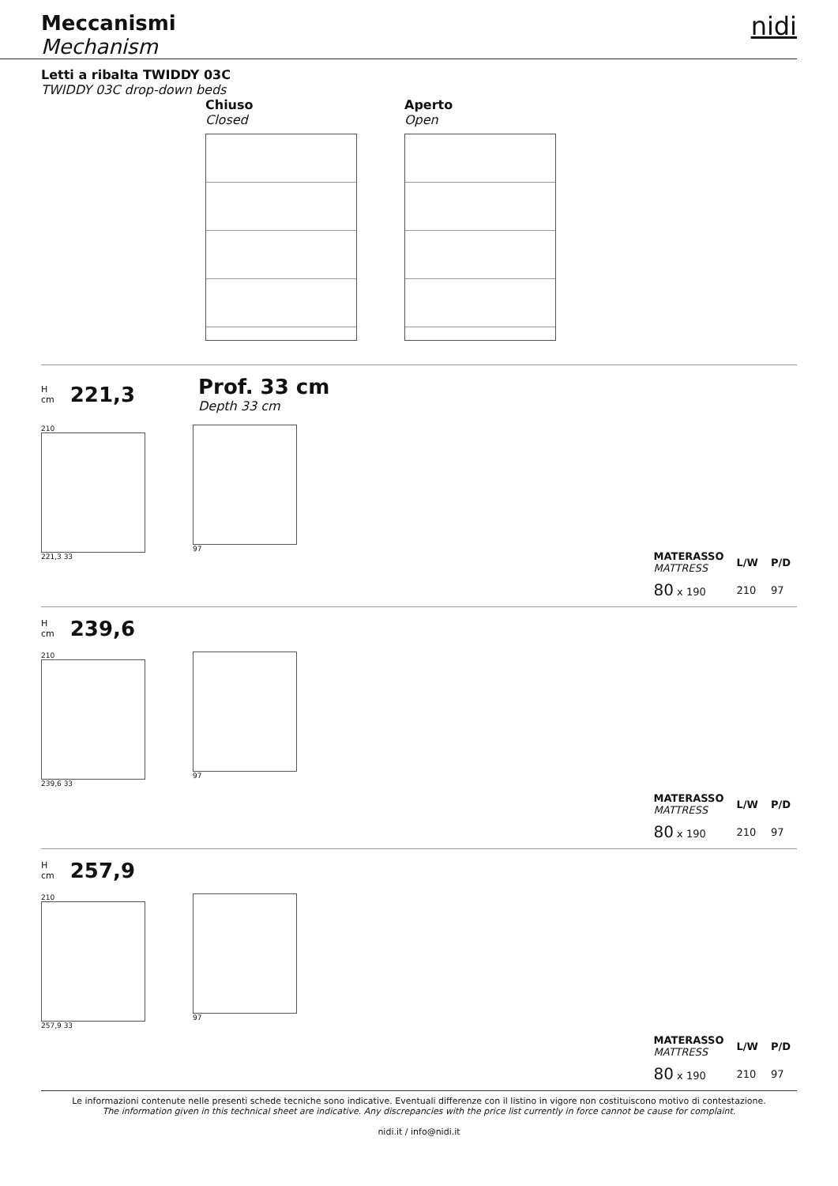Meccanismi
Mechanism
nidi
Letti a ribalta TWIDDY 03C
TWIDDY 03C drop-down beds
Chiuso
Closed
Aperto
Open
H
cm 221,3
Prof. 33 cm
Depth 33 cm
210
221,3 33
97
| MATERASSO MATTRESS | L/W | P/D |
| --- | --- | --- |
| 80 x 190 | 210 | 97 |
H
cm 239,6
210
239,6 33
97
| MATERASSO MATTRESS | L/W | P/D |
| --- | --- | --- |
| 80 x 190 | 210 | 97 |
H
cm 257,9
210
257,9 33
97
| MATERASSO MATTRESS | L/W | P/D |
| --- | --- | --- |
| 80 x 190 | 210 | 97 |
Le informazioni contenute nelle presenti schede tecniche sono indicative. Eventuali differenze con il listino in vigore non costituiscono motivo di contestazione.
The information given in this technical sheet are indicative. Any discrepancies with the price list currently in force cannot be cause for complaint.
nidi.it / info@nidi.it